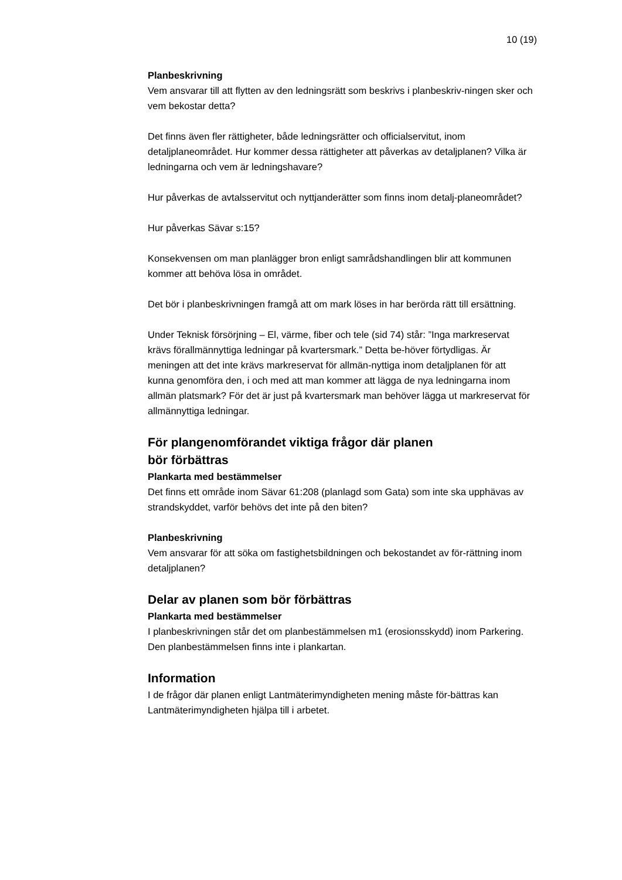10 (19)
Planbeskrivning
Vem ansvarar till att flytten av den ledningsrätt som beskrivs i planbeskriv-ningen sker och vem bekostar detta?
Det finns även fler rättigheter, både ledningsrätter och officialservitut, inom detaljplaneområdet. Hur kommer dessa rättigheter att påverkas av detaljplanen? Vilka är ledningarna och vem är ledningshavare?
Hur påverkas de avtalsservitut och nyttjanderätter som finns inom detalj-planeområdet?
Hur påverkas Sävar s:15?
Konsekvensen om man planlägger bron enligt samrådshandlingen blir att kommunen kommer att behöva lösa in området.
Det bör i planbeskrivningen framgå att om mark löses in har berörda rätt till ersättning.
Under Teknisk försörjning – El, värme, fiber och tele (sid 74) står: ”Inga markreservat krävs förallmännyttiga ledningar på kvartersmark.” Detta be-höver förtydligas. Är meningen att det inte krävs markreservat för allmän-nyttiga inom detaljplanen för att kunna genomföra den, i och med att man kommer att lägga de nya ledningarna inom allmän platsmark? För det är just på kvartersmark man behöver lägga ut markreservat för allmännyttiga ledningar.
För plangenomförandet viktiga frågor där planen
bör förbättras
Plankarta med bestämmelser
Det finns ett område inom Sävar 61:208 (planlagd som Gata) som inte ska upphävas av strandskyddet, varför behövs det inte på den biten?
Planbeskrivning
Vem ansvarar för att söka om fastighetsbildningen och bekostandet av för-rättning inom detaljplanen?
Delar av planen som bör förbättras
Plankarta med bestämmelser
I planbeskrivningen står det om planbestämmelsen m1 (erosionsskydd) inom Parkering. Den planbestämmelsen finns inte i plankartan.
Information
I de frågor där planen enligt Lantmäterimyndigheten mening måste för-bättras kan Lantmäterimyndigheten hjälpa till i arbetet.